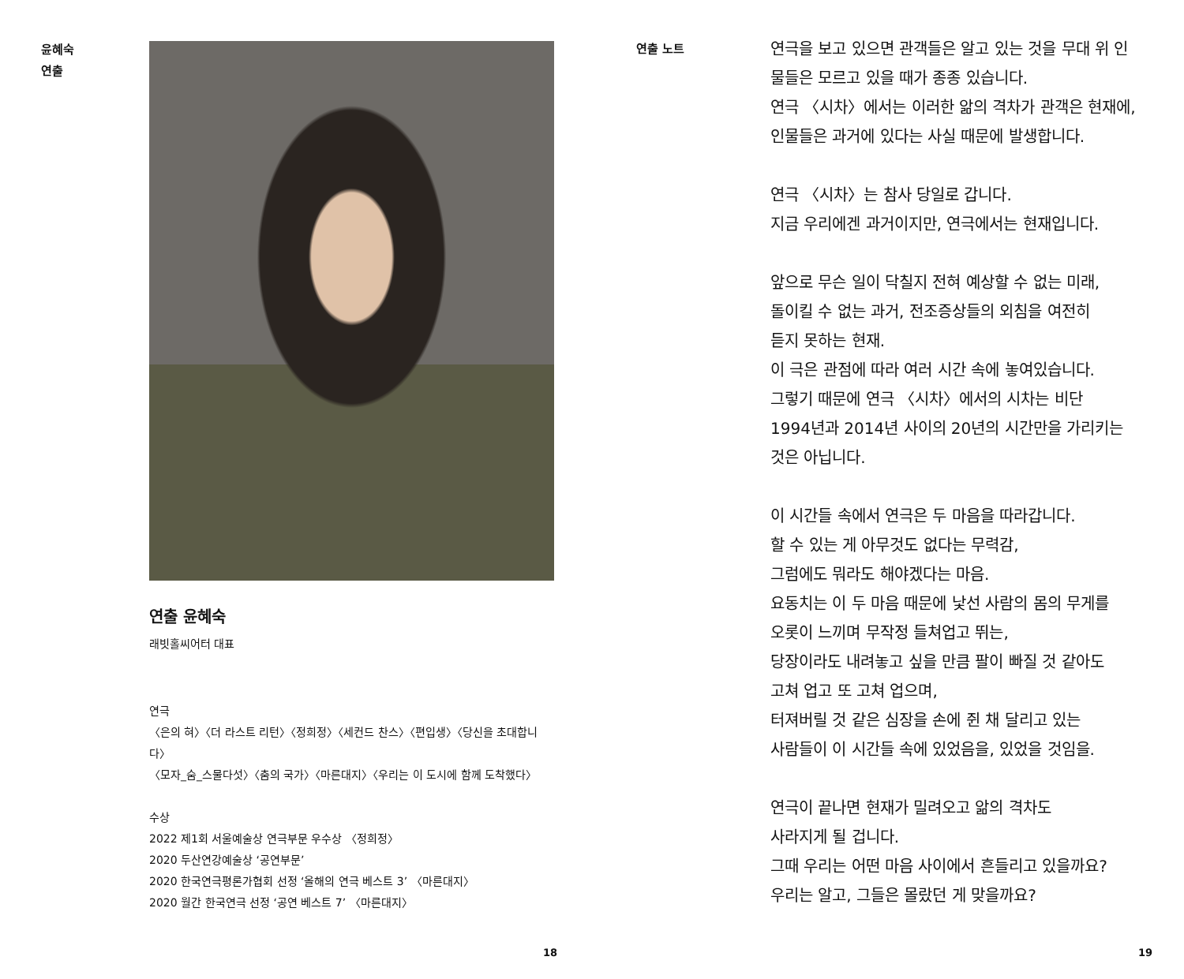윤혜숙
연출
연출 윤혜숙
래빗홀씨어터 대표
연극
〈은의 혀〉〈더 라스트 리턴〉〈정희정〉〈세컨드 찬스〉〈편입생〉〈당신을 초대합니다〉
〈모자_숨_스물다섯〉〈춤의 국가〉〈마른대지〉〈우리는 이 도시에 함께 도착했다〉
수상
2022 제1회 서울예술상 연극부문 우수상 〈정희정〉
2020 두산연강예술상 ‘공연부문’
2020 한국연극평론가협회 선정 ‘올해의 연극 베스트 3’ 〈마른대지〉
2020 월간 한국연극 선정 ‘공연 베스트 7’ 〈마른대지〉
18
연출 노트
연극을 보고 있으면 관객들은 알고 있는 것을 무대 위 인물들은 모르고 있을 때가 종종 있습니다.
연극 〈시차〉에서는 이러한 앎의 격차가 관객은 현재에, 인물들은 과거에 있다는 사실 때문에 발생합니다.
연극 〈시차〉는 참사 당일로 갑니다.
지금 우리에겐 과거이지만, 연극에서는 현재입니다.
앞으로 무슨 일이 닥칠지 전혀 예상할 수 없는 미래,
돌이킬 수 없는 과거, 전조증상들의 외침을 여전히
듣지 못하는 현재.
이 극은 관점에 따라 여러 시간 속에 놓여있습니다.
그렇기 때문에 연극 〈시차〉에서의 시차는 비단
1994년과 2014년 사이의 20년의 시간만을 가리키는
것은 아닙니다.
이 시간들 속에서 연극은 두 마음을 따라갑니다.
할 수 있는 게 아무것도 없다는 무력감,
그럼에도 뭐라도 해야겠다는 마음.
요동치는 이 두 마음 때문에 낯선 사람의 몸의 무게를
오롯이 느끼며 무작정 들쳐업고 뛰는,
당장이라도 내려놓고 싶을 만큼 팔이 빠질 것 같아도
고쳐 업고 또 고쳐 업으며,
터져버릴 것 같은 심장을 손에 쥔 채 달리고 있는
사람들이 이 시간들 속에 있었음을, 있었을 것임을.
연극이 끝나면 현재가 밀려오고 앎의 격차도
사라지게 될 겁니다.
그때 우리는 어떤 마음 사이에서 흔들리고 있을까요?
우리는 알고, 그들은 몰랐던 게 맞을까요?
19